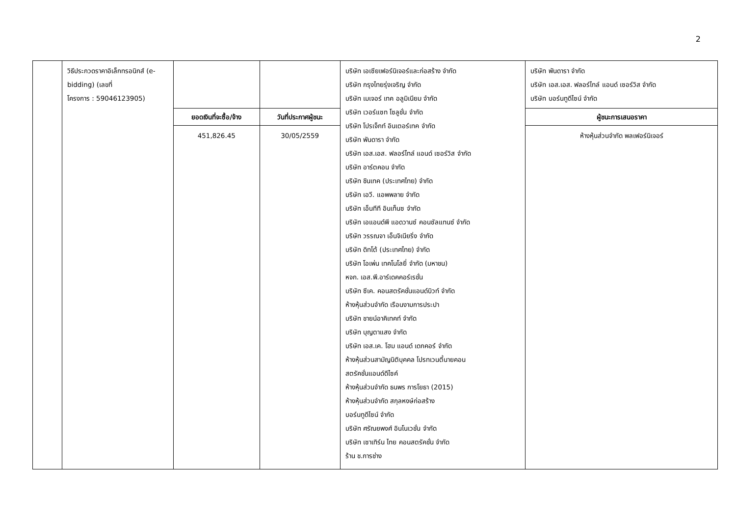2
| | วิธีประกวดราคาอิเล็กทรอนิกส์ (e-bidding) (เลขที่ โครงการ : 59046123905) | | | บริษัท เอเซียเฟอร์นิเจอร์และก่อสร้าง จำกัด บริษัท กรุงไทยรุ่งเจริญ จำกัด บริษัท เมเจอร์ เทค อลูมิเนียม จำกัด บริษัท เวอร์แซท โซลูชั่น จำกัด บริษัท โปรเจ็กท์ อินเตอร์เทค จำกัด บริษัท พันดารา จำกัด บริษัท เอส.เอส. ฟลอร์ไทล์ แอนด์ เซอร์วิส จำกัด บริษัท อาร์ตคอน จำกัด บริษัท ชินเทค (ประเทศไทย) จำกัด บริษัท เอวี. แอพพลาย จำกัด บริษัท เอ็นทีที อินเท็นซ จำกัด บริษัท เอแอนด์พี แอดวานซ์ คอนซัลแทนซ์ จำกัด บริษัท วรรณจา เอ็นจิเนียริ่ง จำกัด บริษัท ดิทโต้ (ประเทศไทย) จำกัด บริษัท โอเพ่น เทคโนโลยี่ จำกัด (มหาชน) หจก. เอส.พี.อาร์เดคคอร์เรชั่น บริษัท ซีเค. คอนสตรัคชั่นแอนด์บิวท์ จำกัด ห้างหุ้นส่วนจำกัด เรือนงามการประปา บริษัท ชายน์อาคิเทคท์ จำกัด บริษัท บุญตาแสง จำกัด บริษัท เอส.เค. โฮม แอนด์ เดกคอร์ จำกัด ห้างหุ้นส่วนสามัญนิติบุคคล โปรทเวนตี้นายคอน สตรัคชั่นแอนด์ดีไซค์ ห้างหุ้นส่วนจำกัด ธนพร การโยธา (2015) ห้างหุ้นส่วนจำกัด สกุลหงษ์ก่อสร้าง บอร์นทูดีไซน์ จำกัด บริษัท ศรัณยพงศ์ อินโนเวชั่น จำกัด บริษัท เซาเทิร์น ไทย คอนสตรัคชั่น จำกัด ร้าน ช.การช่าง | บริษัท พันดารา จำกัด บริษัท เอส.เอส. ฟลอร์ไทล์ แอนด์ เซอร์วิส จำกัด บริษัท บอร์นทูดีไซน์ จำกัด |
| | | ยอดเงินที่จะซื้อ/จ้าง | วันที่ประกาศผู้ชนะ | | ผู้ชนะการเสนอราคา |
| | | 451,826.45 | 30/05/2559 | | ห้างหุ้นส่วนจำกัด พลเฟอร์นิเจอร์ |